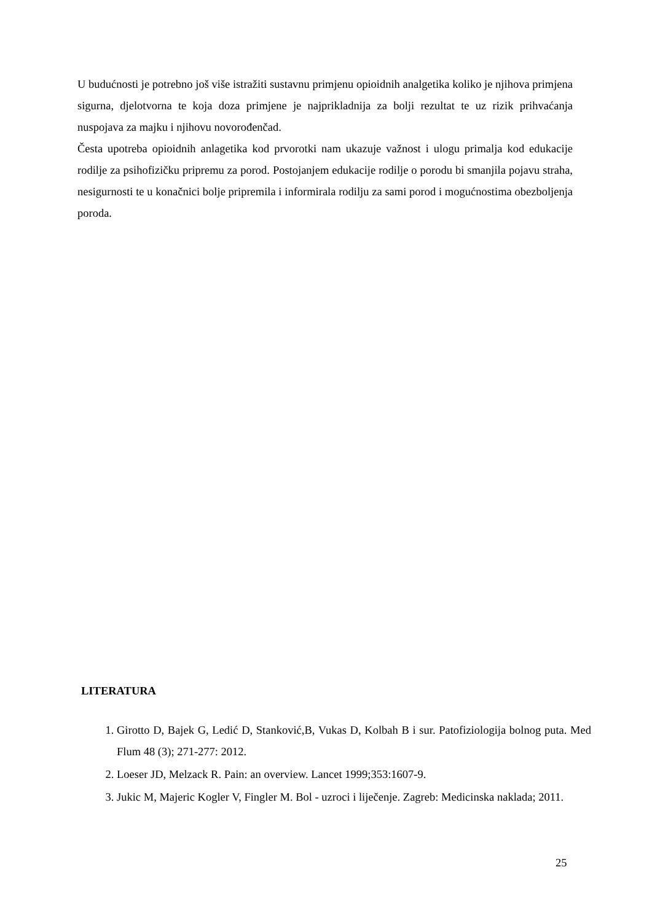U budućnosti je potrebno još više istražiti sustavnu primjenu opioidnih analgetika koliko je njihova primjena sigurna, djelotvorna te koja doza primjene je najprikladnija za bolji rezultat te uz rizik prihvaćanja nuspojava za majku i njihovu novorođenčad.
Česta upotreba opioidnih anlagetika kod prvorotki nam ukazuje važnost i ulogu primalja kod edukacije rodilje za psihofizičku pripremu za porod. Postojanjem edukacije rodilje o porodu bi smanjila pojavu straha, nesigurnosti te u konačnici bolje pripremila i informirala rodilju za sami porod i mogućnostima obezboljenja poroda.
LITERATURA
1. Girotto D, Bajek G, Ledić D, Stanković,B, Vukas D, Kolbah B i sur. Patofiziologija bolnog puta. Med Flum 48 (3); 271-277: 2012.
2. Loeser JD, Melzack R. Pain: an overview. Lancet 1999;353:1607-9.
3. Jukic M, Majeric Kogler V, Fingler M. Bol - uzroci i liječenje. Zagreb: Medicinska naklada; 2011.
25